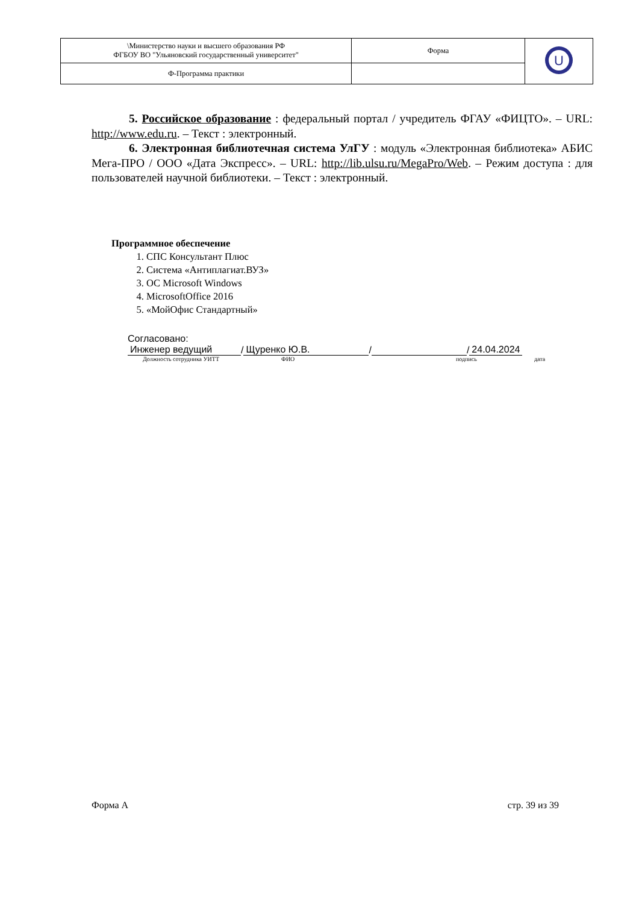| \Министерство науки и высшего образования РФ ФГБОУ ВО "Ульяновский государственный университет" | Форма | U |
| Ф-Программа практики | | |
5. Российское образование : федеральный портал / учредитель ФГАУ «ФИЦТО». – URL: http://www.edu.ru. – Текст : электронный.
6. Электронная библиотечная система УлГУ : модуль «Электронная библиотека» АБИС Мега-ПРО / ООО «Дата Экспресс». – URL: http://lib.ulsu.ru/MegaPro/Web. – Режим доступа : для пользователей научной библиотеки. – Текст : электронный.
Программное обеспечение
1. СПС Консультант Плюс
2. Система «Антиплагиат.ВУЗ»
3. ОС Microsoft Windows
4. MicrosoftOffice 2016
5. «МойОфис Стандартный»
Согласовано:
Инженер ведущий / Щуренко Ю.В. / / 24.04.2024
Должность сотрудника УИТТ ФИО подпись дата
Форма А стр. 39 из 39